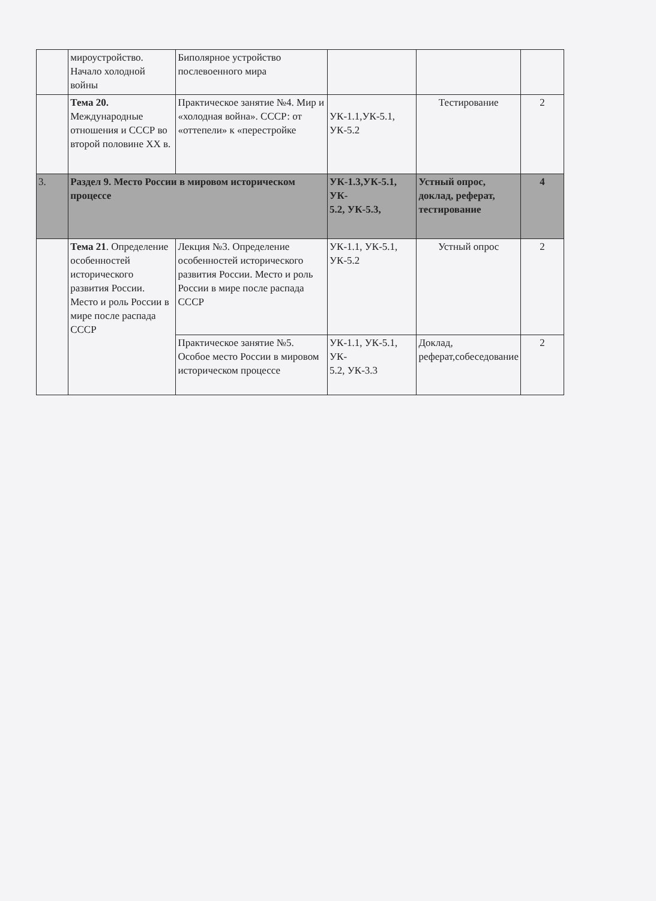| | мироустройство. Начало холодной войны | Биполярное устройство послевоенного мира | | | |
| | Тема 20. Международные отношения и СССР во второй половине XX в. | Практическое занятие №4. Мир и «холодная война». СССР: от «оттепели» к «перестройке | УК-1.1,УК-5.1, УК-5.2 | Тестирование | 2 |
| 3. | Раздел 9. Место России в мировом историческом процессе | | УК-1.3,УК-5.1, УК- 5.2, УК-5.3, | Устный опрос, доклад, реферат, тестирование | 4 |
| | Тема 21 . Определение особенностей исторического развития России. Место и роль России в мире после распада СССР | Лекция №3. Определение особенностей исторического развития России. Место и роль России в мире после распада СССР | УК-1.1, УК-5.1, УК-5.2 | Устный опрос | 2 |
| | | Практическое занятие №5. Особое место России в мировом историческом процессе | УК-1.1, УК-5.1, УК- 5.2, УК-3.3 | Доклад, реферат,собеседование | 2 |